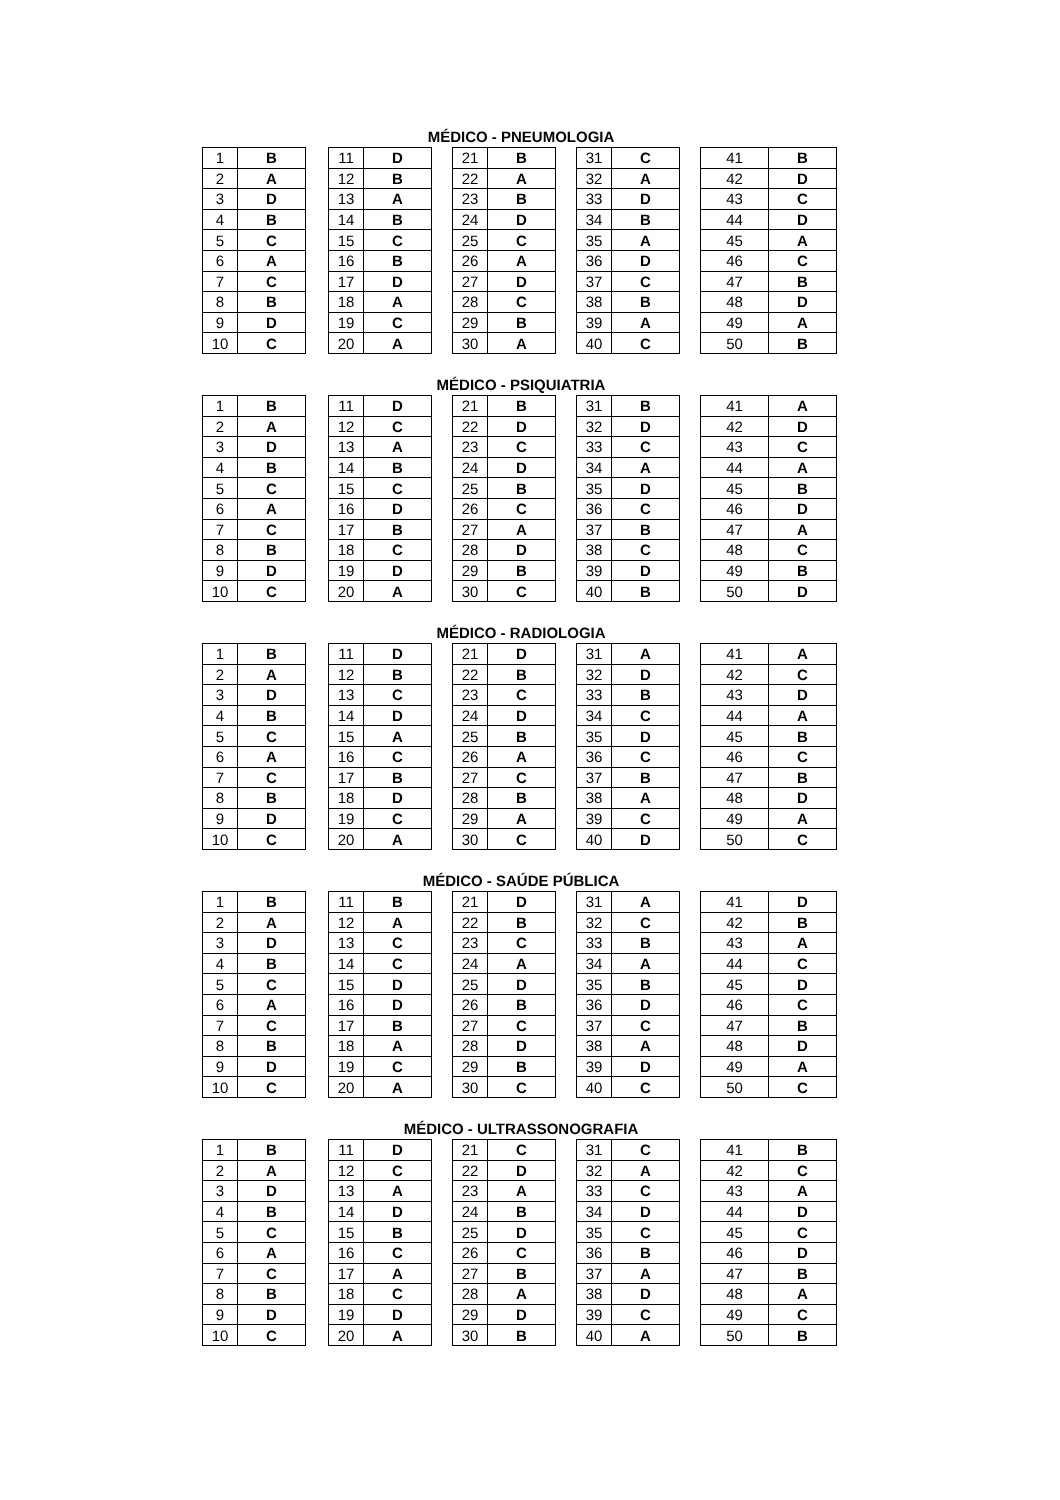MÉDICO - PNEUMOLOGIA
| 1 | B |
| 2 | A |
| 3 | D |
| 4 | B |
| 5 | C |
| 6 | A |
| 7 | C |
| 8 | B |
| 9 | D |
| 10 | C |
| 11 | D |
| 12 | B |
| 13 | A |
| 14 | B |
| 15 | C |
| 16 | B |
| 17 | D |
| 18 | A |
| 19 | C |
| 20 | A |
| 21 | B |
| 22 | A |
| 23 | B |
| 24 | D |
| 25 | C |
| 26 | A |
| 27 | D |
| 28 | C |
| 29 | B |
| 30 | A |
| 31 | C |
| 32 | A |
| 33 | D |
| 34 | B |
| 35 | A |
| 36 | D |
| 37 | C |
| 38 | B |
| 39 | A |
| 40 | C |
| 41 | B |
| 42 | D |
| 43 | C |
| 44 | D |
| 45 | A |
| 46 | C |
| 47 | B |
| 48 | D |
| 49 | A |
| 50 | B |
MÉDICO - PSIQUIATRIA
| 1 | B |
| 2 | A |
| 3 | D |
| 4 | B |
| 5 | C |
| 6 | A |
| 7 | C |
| 8 | B |
| 9 | D |
| 10 | C |
| 11 | D |
| 12 | C |
| 13 | A |
| 14 | B |
| 15 | C |
| 16 | D |
| 17 | B |
| 18 | C |
| 19 | D |
| 20 | A |
| 21 | B |
| 22 | D |
| 23 | C |
| 24 | D |
| 25 | B |
| 26 | C |
| 27 | A |
| 28 | D |
| 29 | B |
| 30 | C |
| 31 | B |
| 32 | D |
| 33 | C |
| 34 | A |
| 35 | D |
| 36 | C |
| 37 | B |
| 38 | C |
| 39 | D |
| 40 | B |
| 41 | A |
| 42 | D |
| 43 | C |
| 44 | A |
| 45 | B |
| 46 | D |
| 47 | A |
| 48 | C |
| 49 | B |
| 50 | D |
MÉDICO - RADIOLOGIA
| 1 | B |
| 2 | A |
| 3 | D |
| 4 | B |
| 5 | C |
| 6 | A |
| 7 | C |
| 8 | B |
| 9 | D |
| 10 | C |
| 11 | D |
| 12 | B |
| 13 | C |
| 14 | D |
| 15 | A |
| 16 | C |
| 17 | B |
| 18 | D |
| 19 | C |
| 20 | A |
| 21 | D |
| 22 | B |
| 23 | C |
| 24 | D |
| 25 | B |
| 26 | A |
| 27 | C |
| 28 | B |
| 29 | A |
| 30 | C |
| 31 | A |
| 32 | D |
| 33 | B |
| 34 | C |
| 35 | D |
| 36 | C |
| 37 | B |
| 38 | A |
| 39 | C |
| 40 | D |
| 41 | A |
| 42 | C |
| 43 | D |
| 44 | A |
| 45 | B |
| 46 | C |
| 47 | B |
| 48 | D |
| 49 | A |
| 50 | C |
MÉDICO - SAÚDE PÚBLICA
| 1 | B |
| 2 | A |
| 3 | D |
| 4 | B |
| 5 | C |
| 6 | A |
| 7 | C |
| 8 | B |
| 9 | D |
| 10 | C |
| 11 | B |
| 12 | A |
| 13 | C |
| 14 | C |
| 15 | D |
| 16 | D |
| 17 | B |
| 18 | A |
| 19 | C |
| 20 | A |
| 21 | D |
| 22 | B |
| 23 | C |
| 24 | A |
| 25 | D |
| 26 | B |
| 27 | C |
| 28 | D |
| 29 | B |
| 30 | C |
| 31 | A |
| 32 | C |
| 33 | B |
| 34 | A |
| 35 | B |
| 36 | D |
| 37 | C |
| 38 | A |
| 39 | D |
| 40 | C |
| 41 | D |
| 42 | B |
| 43 | A |
| 44 | C |
| 45 | D |
| 46 | C |
| 47 | B |
| 48 | D |
| 49 | A |
| 50 | C |
MÉDICO - ULTRASSONOGRAFIA
| 1 | B |
| 2 | A |
| 3 | D |
| 4 | B |
| 5 | C |
| 6 | A |
| 7 | C |
| 8 | B |
| 9 | D |
| 10 | C |
| 11 | D |
| 12 | C |
| 13 | A |
| 14 | D |
| 15 | B |
| 16 | C |
| 17 | A |
| 18 | C |
| 19 | D |
| 20 | A |
| 21 | C |
| 22 | D |
| 23 | A |
| 24 | B |
| 25 | D |
| 26 | C |
| 27 | B |
| 28 | A |
| 29 | D |
| 30 | B |
| 31 | C |
| 32 | A |
| 33 | C |
| 34 | D |
| 35 | C |
| 36 | B |
| 37 | A |
| 38 | D |
| 39 | C |
| 40 | A |
| 41 | B |
| 42 | C |
| 43 | A |
| 44 | D |
| 45 | C |
| 46 | D |
| 47 | B |
| 48 | A |
| 49 | C |
| 50 | B |